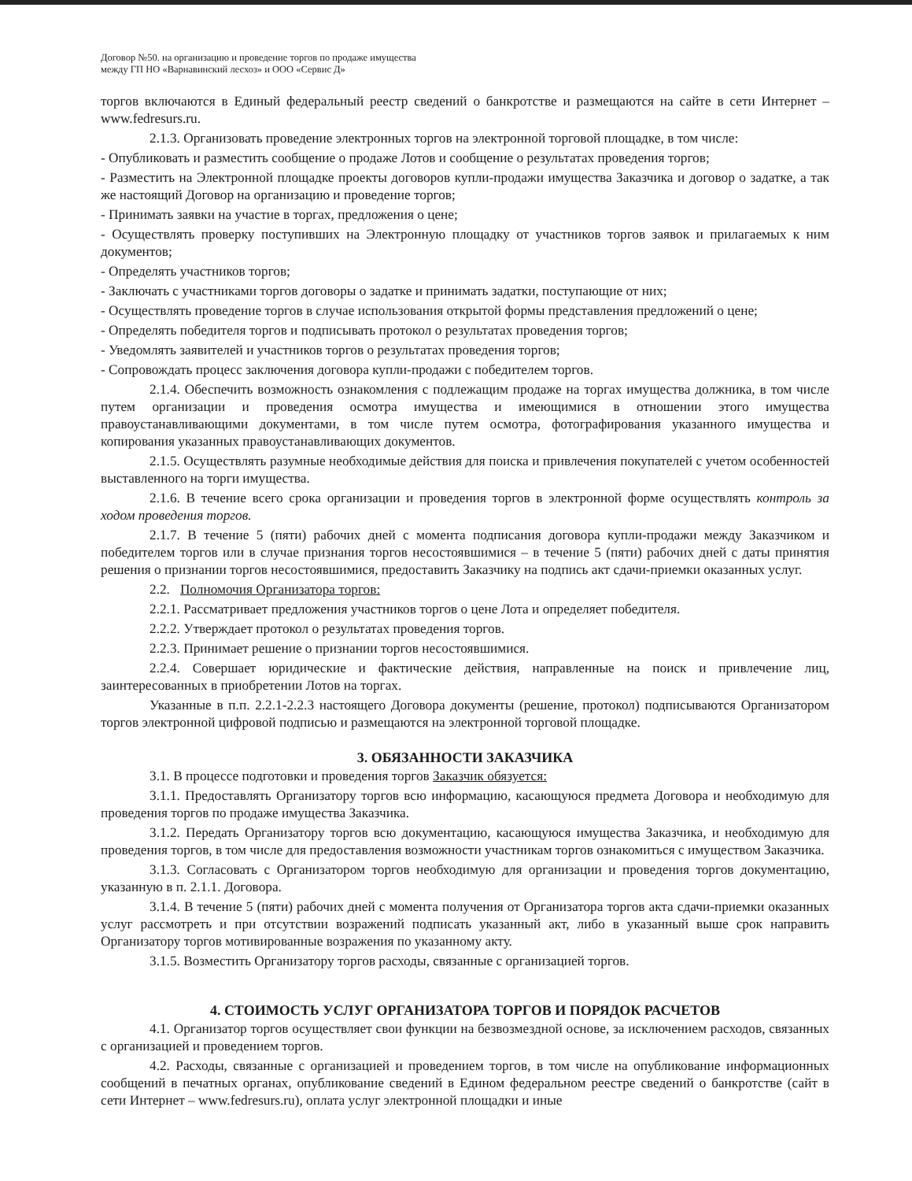Договор №50. на организацию и проведение торгов по продаже имущества
между ГП НО «Варнавинский лесхоз» и ООО «Сервис Д»
торгов включаются в Единый федеральный реестр сведений о банкротстве и размещаются на сайте в сети Интернет – www.fedresurs.ru.
2.1.3. Организовать проведение электронных торгов на электронной торговой площадке, в том числе:
- Опубликовать и разместить сообщение о продаже Лотов и сообщение о результатах проведения торгов;
- Разместить на Электронной площадке проекты договоров купли-продажи имущества Заказчика и договор о задатке, а так же настоящий Договор на организацию и проведение торгов;
- Принимать заявки на участие в торгах, предложения о цене;
- Осуществлять проверку поступивших на Электронную площадку от участников торгов заявок и прилагаемых к ним документов;
- Определять участников торгов;
- Заключать с участниками торгов договоры о задатке и принимать задатки, поступающие от них;
- Осуществлять проведение торгов в случае использования открытой формы представления предложений о цене;
- Определять победителя торгов и подписывать протокол о результатах проведения торгов;
- Уведомлять заявителей и участников торгов о результатах проведения торгов;
- Сопровождать процесс заключения договора купли-продажи с победителем торгов.
2.1.4. Обеспечить возможность ознакомления с подлежащим продаже на торгах имущества должника, в том числе путем организации и проведения осмотра имущества и имеющимися в отношении этого имущества правоустанавливающими документами, в том числе путем осмотра, фотографирования указанного имущества и копирования указанных правоустанавливающих документов.
2.1.5. Осуществлять разумные необходимые действия для поиска и привлечения покупателей с учетом особенностей выставленного на торги имущества.
2.1.6. В течение всего срока организации и проведения торгов в электронной форме осуществлять контроль за ходом проведения торгов.
2.1.7. В течение 5 (пяти) рабочих дней с момента подписания договора купли-продажи между Заказчиком и победителем торгов или в случае признания торгов несостоявшимися – в течение 5 (пяти) рабочих дней с даты принятия решения о признании торгов несостоявшимися, предоставить Заказчику на подпись акт сдачи-приемки оказанных услуг.
2.2. Полномочия Организатора торгов:
2.2.1. Рассматривает предложения участников торгов о цене Лота и определяет победителя.
2.2.2. Утверждает протокол о результатах проведения торгов.
2.2.3. Принимает решение о признании торгов несостоявшимися.
2.2.4. Совершает юридические и фактические действия, направленные на поиск и привлечение лиц, заинтересованных в приобретении Лотов на торгах.
Указанные в п.п. 2.2.1-2.2.3 настоящего Договора документы (решение, протокол) подписываются Организатором торгов электронной цифровой подписью и размещаются на электронной торговой площадке.
3. ОБЯЗАННОСТИ ЗАКАЗЧИКА
3.1. В процессе подготовки и проведения торгов Заказчик обязуется:
3.1.1. Предоставлять Организатору торгов всю информацию, касающуюся предмета Договора и необходимую для проведения торгов по продаже имущества Заказчика.
3.1.2. Передать Организатору торгов всю документацию, касающуюся имущества Заказчика, и необходимую для проведения торгов, в том числе для предоставления возможности участникам торгов ознакомиться с имуществом Заказчика.
3.1.3. Согласовать с Организатором торгов необходимую для организации и проведения торгов документацию, указанную в п. 2.1.1. Договора.
3.1.4. В течение 5 (пяти) рабочих дней с момента получения от Организатора торгов акта сдачи-приемки оказанных услуг рассмотреть и при отсутствии возражений подписать указанный акт, либо в указанный выше срок направить Организатору торгов мотивированные возражения по указанному акту.
3.1.5. Возместить Организатору торгов расходы, связанные с организацией торгов.
4. СТОИМОСТЬ УСЛУГ ОРГАНИЗАТОРА ТОРГОВ И ПОРЯДОК РАСЧЕТОВ
4.1. Организатор торгов осуществляет свои функции на безвозмездной основе, за исключением расходов, связанных с организацией и проведением торгов.
4.2. Расходы, связанные с организацией и проведением торгов, в том числе на опубликование информационных сообщений в печатных органах, опубликование сведений в Едином федеральном реестре сведений о банкротстве (сайт в сети Интернет – www.fedresurs.ru), оплата услуг электронной площадки и иные